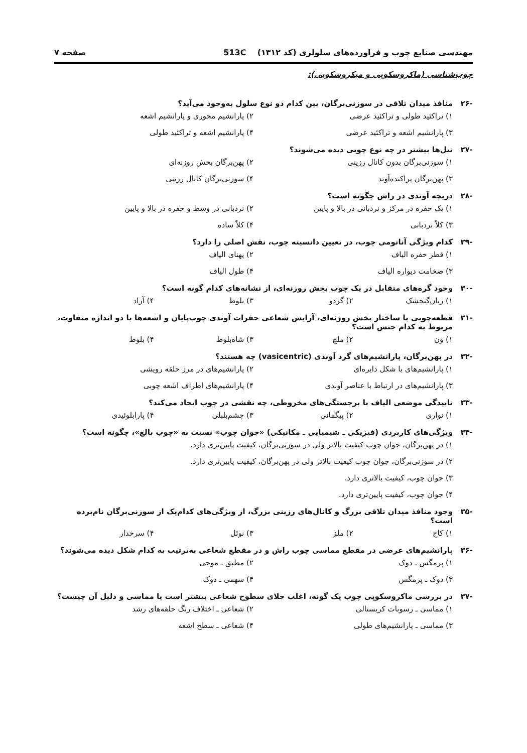مهندسی صنایع چوب و فراورده‌های سلولزی (کد ۱۳۱۲) 513C صفحه ۷
چوب‌شناسی (ماکروسکوپی و میکروسکوپی):
-۲۶ منافذ میدان تلاقی در سوزنی‌برگان، بین کدام دو نوع سلول به‌وجود می‌آید؟
۱) تراکئید طولی و تراکئید عرضی ۲) پارانشیم محوری و پارانشیم اشعه ۳) پارانشیم اشعه و تراکئید عرضی ۴) پارانشیم اشعه و تراکئید طولی
-۲۷ تیل‌ها بیشتر در چه نوع چوبی دیده می‌شوند؟
۱) سوزنی‌برگان بدون کانال رزینی ۲) پهن‌برگان بخش روزنه‌ای ۳) پهن‌برگان پراکنده‌آوند ۴) سوزنی‌برگان کانال رزینی
-۲۸ دریچه آوندی در راش چگونه است؟
۱) یک حفره در مرکز و نردبانی در بالا و پایین ۲) نردبانی در وسط و حفره در بالا و پایین ۳) کلاً نردبانی ۴) کلاً ساده
-۲۹ کدام ویژگی آناتومی چوب، در تعیین دانسیته چوب، نقش اصلی را دارد؟
۱) قطر حفره الیاف ۲) پهنای الیاف ۳) ضخامت دیواره الیاف ۴) طول الیاف
-۳۰ وجود گره‌های متقابل در یک چوب بخش روزنه‌ای، از نشانه‌های کدام گونه است؟
۱) زبان‌گنجشک ۲) گردو ۳) بلوط ۴) آزاد
-۳۱ قطعه‌چوبی با ساختار بخش روزنه‌ای، آرایش شعاعی حفرات آوندی چوب‌پایان و اشعه‌ها با دو اندازه متفاوت، مربوط به کدام جنس است؟
۱) ون ۲) ملچ ۳) شاه‌بلوط ۴) بلوط
-۳۲ در پهن‌برگان، پارانشیم‌های گرد آوندی (vasicentric) چه هستند؟
۱) پارانشیم‌های با شکل دایره‌ای ۲) پارانشیم‌های در مرز حلقه رویشی ۳) پارانشیم‌های در ارتباط با عناصر آوندی ۴) پارانشیم‌های اطراف اشعه چوبی
-۳۳ تابیدگی موضعی الیاف با برجستگی‌های مخروطی، چه نقشی در چوب ایجاد می‌کند؟
۱) نواری ۲) پیگمانی ۳) چشم‌بلبلی ۴) پارابلوئیدی
-۳۴ ویژگی‌های کاربردی (فیزیکی ـ شیمیایی ـ مکانیکی) «جوان چوب» نسبت به «چوب بالغ»، چگونه است؟
۱) در پهن‌برگان، جوان چوب کیفیت بالاتر ولی در سوزنی‌برگان، کیفیت پایین‌تری دارد.
۲) در سوزنی‌برگان، جوان چوب کیفیت بالاتر ولی در پهن‌برگان، کیفیت پایین‌تری دارد.
۳) جوان چوب، کیفیت بالاتری دارد.
۴) جوان چوب، کیفیت پایین‌تری دارد.
-۳۵ وجود منافذ میدان تلاقی بزرگ و کانال‌های رزینی بزرگ، از ویژگی‌های کدام‌یک از سوزنی‌برگان نام‌برده است؟
۱) کاج ۲) ملز ۳) نوئل ۴) سرخدار
-۳۶ پارانشیم‌های عرضی در مقطع مماسی چوب راش و در مقطع شعاعی به‌ترتیب به کدام شکل دیده می‌شوند؟
۱) پرمگس ـ دوک ۲) مطبق ـ موجی ۳) دوک ـ پرمگس ۴) سهمی ـ دوک
-۳۷ در بررسی ماکروسکوپی چوب یک گونه، اغلب جلای سطوح شعاعی بیشتر است یا مماسی و دلیل آن چیست؟
۱) مماسی ـ رسوبات کریستالی ۲) شعاعی ـ اختلاف رنگ حلقه‌های رشد ۳) مماسی ـ پارانشیم‌های طولی ۴) شعاعی ـ سطح اشعه